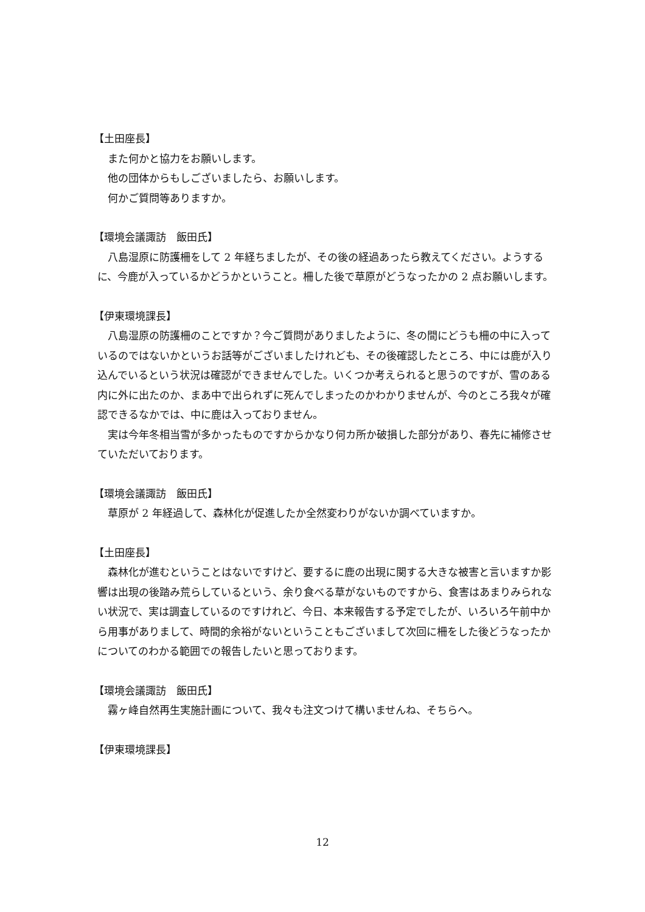【土田座長】
また何かと協力をお願いします。
他の団体からもしございましたら、お願いします。
何かご質問等ありますか。
【環境会議諏訪　飯田氏】
八島湿原に防護柵をして 2 年経ちましたが、その後の経過あったら教えてください。ようするに、今鹿が入っているかどうかということ。柵した後で草原がどうなったかの 2 点お願いします。
【伊東環境課長】
八島湿原の防護柵のことですか？今ご質問がありましたように、冬の間にどうも柵の中に入っているのではないかというお話等がございましたけれども、その後確認したところ、中には鹿が入り込んでいるという状況は確認ができませんでした。いくつか考えられると思うのですが、雪のある内に外に出たのか、まあ中で出られずに死んでしまったのかわかりませんが、今のところ我々が確認できるなかでは、中に鹿は入っておりません。
実は今年冬相当雪が多かったものですからかなり何カ所か破損した部分があり、春先に補修させていただいております。
【環境会議諏訪　飯田氏】
草原が 2 年経過して、森林化が促進したか全然変わりがないか調べていますか。
【土田座長】
森林化が進むということはないですけど、要するに鹿の出現に関する大きな被害と言いますか影響は出現の後踏み荒らしているという、余り食べる草がないものですから、食害はあまりみられない状況で、実は調査しているのですけれど、今日、本来報告する予定でしたが、いろいろ午前中から用事がありまして、時間的余裕がないということもございまして次回に柵をした後どうなったかについてのわかる範囲での報告したいと思っております。
【環境会議諏訪　飯田氏】
霧ヶ峰自然再生実施計画について、我々も注文つけて構いませんね、そちらへ。
【伊東環境課長】
12